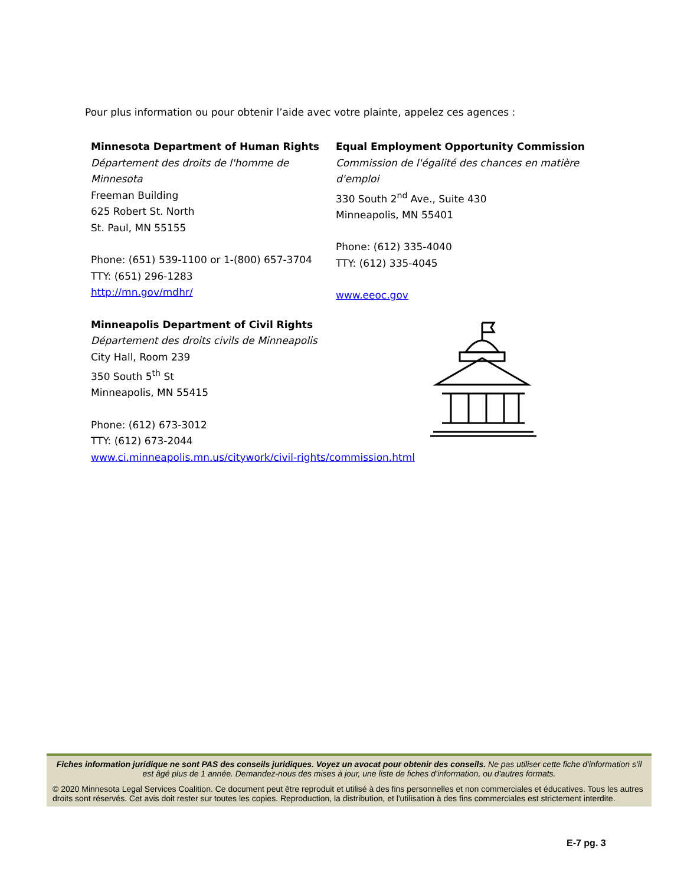Pour plus information ou pour obtenir l’aide avec votre plainte, appelez ces agences :
Minnesota Department of Human Rights
Département des droits de l'homme de Minnesota
Freeman Building
625 Robert St. North
St. Paul, MN 55155
Phone: (651) 539-1100 or 1-(800) 657-3704
TTY: (651) 296-1283
http://mn.gov/mdhr/
Minneapolis Department of Civil Rights
Département des droits civils de Minneapolis
City Hall, Room 239
350 South 5<sup>th</sup> St
Minneapolis, MN 55415
Phone: (612) 673-3012
TTY: (612) 673-2044
www.ci.minneapolis.mn.us/citywork/civil-rights/commission.html
Equal Employment Opportunity Commission
Commission de l'égalité des chances en matière d'emploi
330 South 2<sup>nd</sup> Ave., Suite 430
Minneapolis, MN 55401
Phone: (612) 335-4040
TTY: (612) 335-4045
www.eeoc.gov
Fiches information juridique ne sont PAS des conseils juridiques. Voyez un avocat pour obtenir des conseils. Ne pas utiliser cette fiche d'information s’il est âgé plus de 1 année. Demandez-nous des mises à jour, une liste de fiches d’information, ou d'autres formats.
© 2020 Minnesota Legal Services Coalition. Ce document peut être reproduit et utilisé à des fins personnelles et non commerciales et éducatives. Tous les autres droits sont réservés. Cet avis doit rester sur toutes les copies. Reproduction, la distribution, et l'utilisation à des fins commerciales est strictement interdite.
E-7 pg. 3